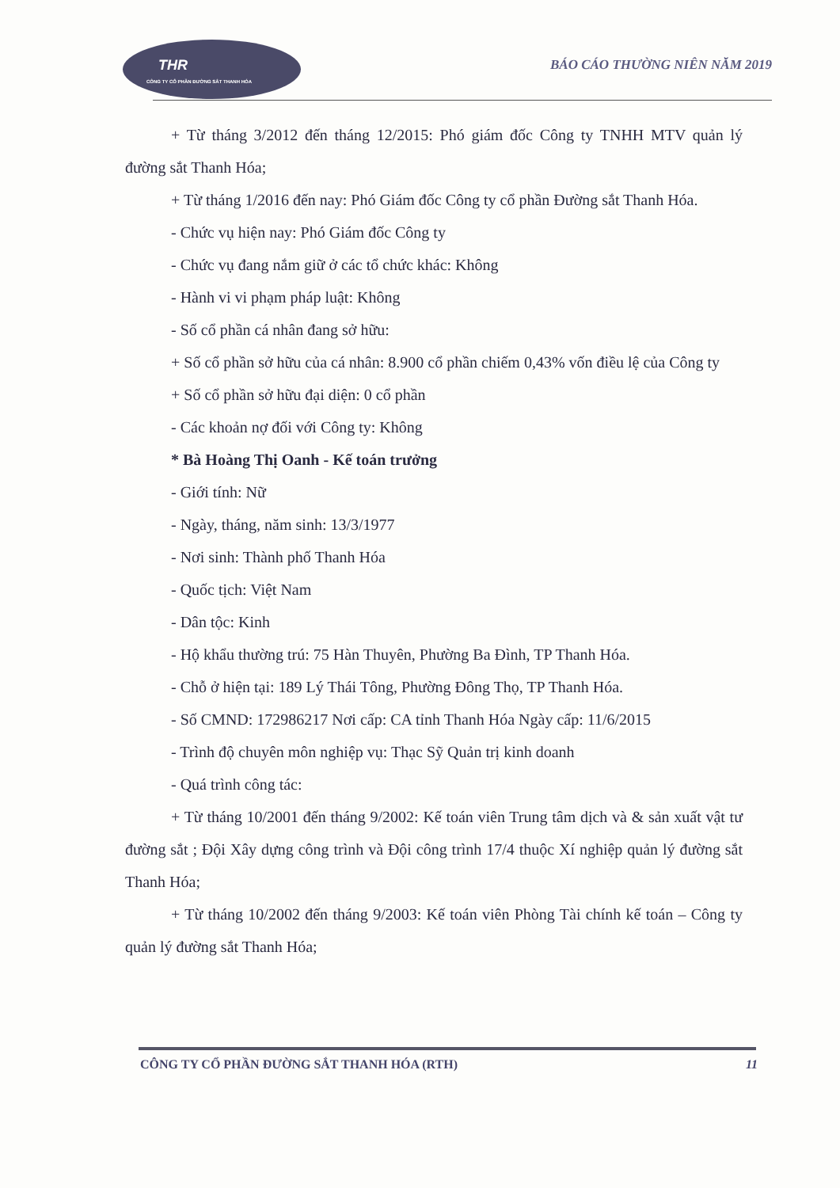THR
CÔNG TY CỔ PHẦN ĐƯỜNG SẮT THANH HÓA
BÁO CÁO THƯỜNG NIÊN NĂM 2019
+ Từ tháng 3/2012 đến tháng 12/2015: Phó giám đốc Công ty TNHH MTV quản lý đường sắt Thanh Hóa;
+ Từ tháng 1/2016 đến nay: Phó Giám đốc Công ty cổ phần Đường sắt Thanh Hóa.
- Chức vụ hiện nay: Phó Giám đốc Công ty
- Chức vụ đang nắm giữ ở các tổ chức khác: Không
- Hành vi vi phạm pháp luật: Không
- Số cổ phần cá nhân đang sở hữu:
+ Số cổ phần sở hữu của cá nhân: 8.900 cổ phần chiếm 0,43% vốn điều lệ của Công ty
+ Số cổ phần sở hữu đại diện: 0 cổ phần
- Các khoản nợ đối với Công ty: Không
* Bà Hoàng Thị Oanh - Kế toán trưởng
- Giới tính: Nữ
- Ngày, tháng, năm sinh: 13/3/1977
- Nơi sinh: Thành phố Thanh Hóa
- Quốc tịch: Việt Nam
- Dân tộc: Kinh
- Hộ khẩu thường trú: 75 Hàn Thuyên, Phường Ba Đình, TP Thanh Hóa.
- Chỗ ở hiện tại: 189 Lý Thái Tông, Phường Đông Thọ, TP Thanh Hóa.
- Số CMND: 172986217 Nơi cấp: CA tỉnh Thanh Hóa Ngày cấp: 11/6/2015
- Trình độ chuyên môn nghiệp vụ: Thạc Sỹ Quản trị kinh doanh
- Quá trình công tác:
+ Từ tháng 10/2001 đến tháng 9/2002: Kế toán viên Trung tâm dịch và & sản xuất vật tư đường sắt ; Đội Xây dựng công trình và Đội công trình 17/4 thuộc Xí nghiệp quản lý đường sắt Thanh Hóa;
+ Từ tháng 10/2002 đến tháng 9/2003: Kế toán viên Phòng Tài chính kế toán – Công ty quản lý đường sắt Thanh Hóa;
CÔNG TY CỔ PHẦN ĐƯỜNG SẮT THANH HÓA (RTH) 11